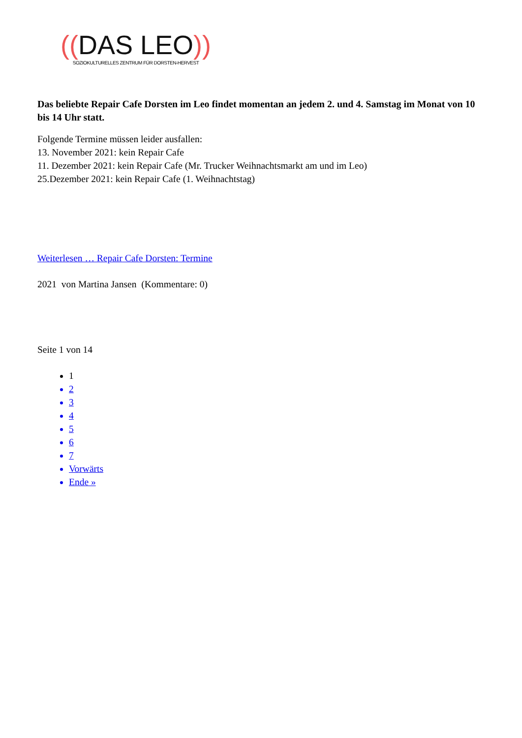((DAS LEO))
SOZIOKULTURELLES ZENTRUM FÜR DORSTEN-HERVEST
Das beliebte Repair Cafe Dorsten im Leo findet momentan an jedem 2. und 4. Samstag im Monat von 10 bis 14 Uhr statt.
Folgende Termine müssen leider ausfallen:
13. November 2021: kein Repair Cafe
11. Dezember 2021: kein Repair Cafe (Mr. Trucker Weihnachtsmarkt am und im Leo)
25.Dezember 2021: kein Repair Cafe (1. Weihnachtstag)
Weiterlesen … Repair Cafe Dorsten: Termine
2021 von Martina Jansen (Kommentare: 0)
Seite 1 von 14
1
2
3
4
5
6
7
Vorwärts
Ende »